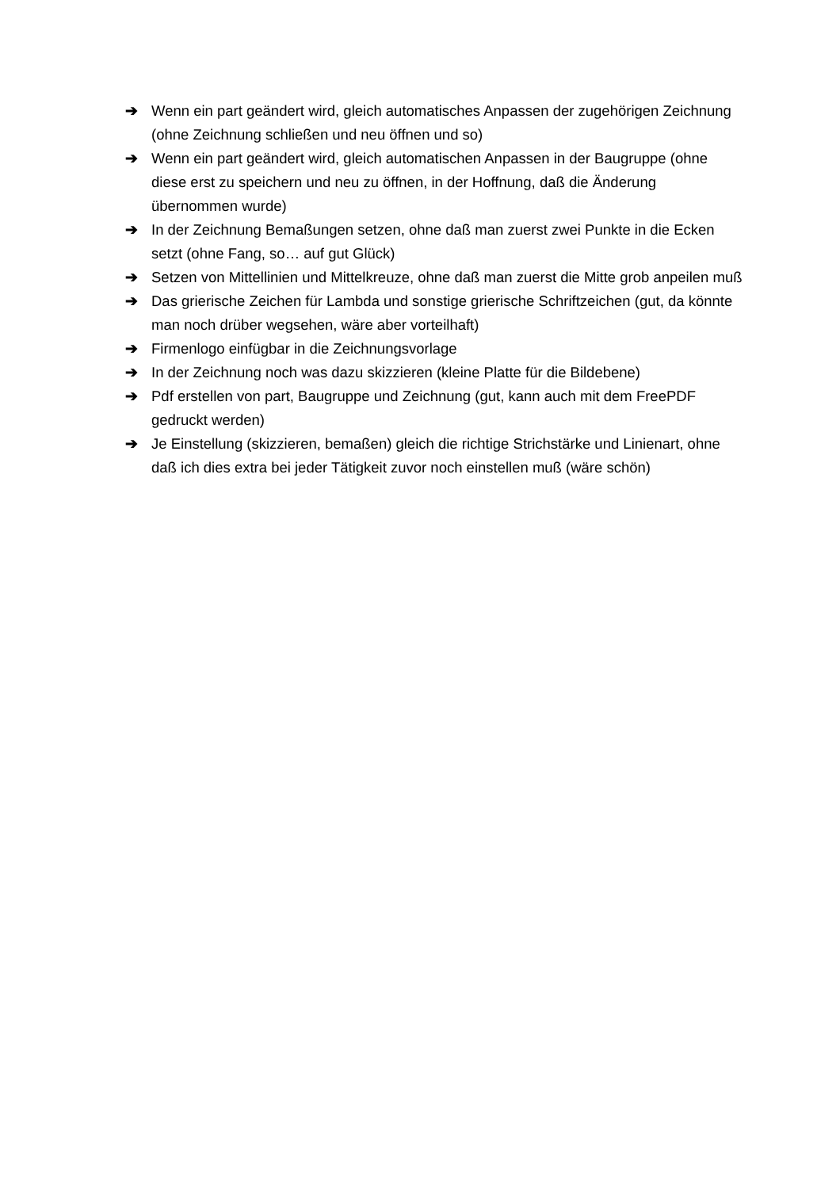➔ Wenn ein part geändert wird, gleich automatisches Anpassen der zugehörigen Zeichnung (ohne Zeichnung schließen und neu öffnen und so)
➔ Wenn ein part geändert wird, gleich automatischen Anpassen in der Baugruppe (ohne diese erst zu speichern und neu zu öffnen, in der Hoffnung, daß die Änderung übernommen wurde)
➔ In der Zeichnung Bemaßungen setzen, ohne daß man zuerst zwei Punkte in die Ecken setzt (ohne Fang, so… auf gut Glück)
➔ Setzen von Mittellinien und Mittelkreuze, ohne daß man zuerst die Mitte grob anpeilen muß
➔ Das grierische Zeichen für Lambda und sonstige grierische Schriftzeichen (gut, da könnte man noch drüber wegsehen, wäre aber vorteilhaft)
➔ Firmenlogo einfügbar in die Zeichnungsvorlage
➔ In der Zeichnung noch was dazu skizzieren (kleine Platte für die Bildebene)
➔ Pdf erstellen von part, Baugruppe und Zeichnung (gut, kann auch mit dem FreePDF gedruckt werden)
➔ Je Einstellung (skizzieren, bemaßen) gleich die richtige Strichstärke und Linienart, ohne daß ich dies extra bei jeder Tätigkeit zuvor noch einstellen muß (wäre schön)